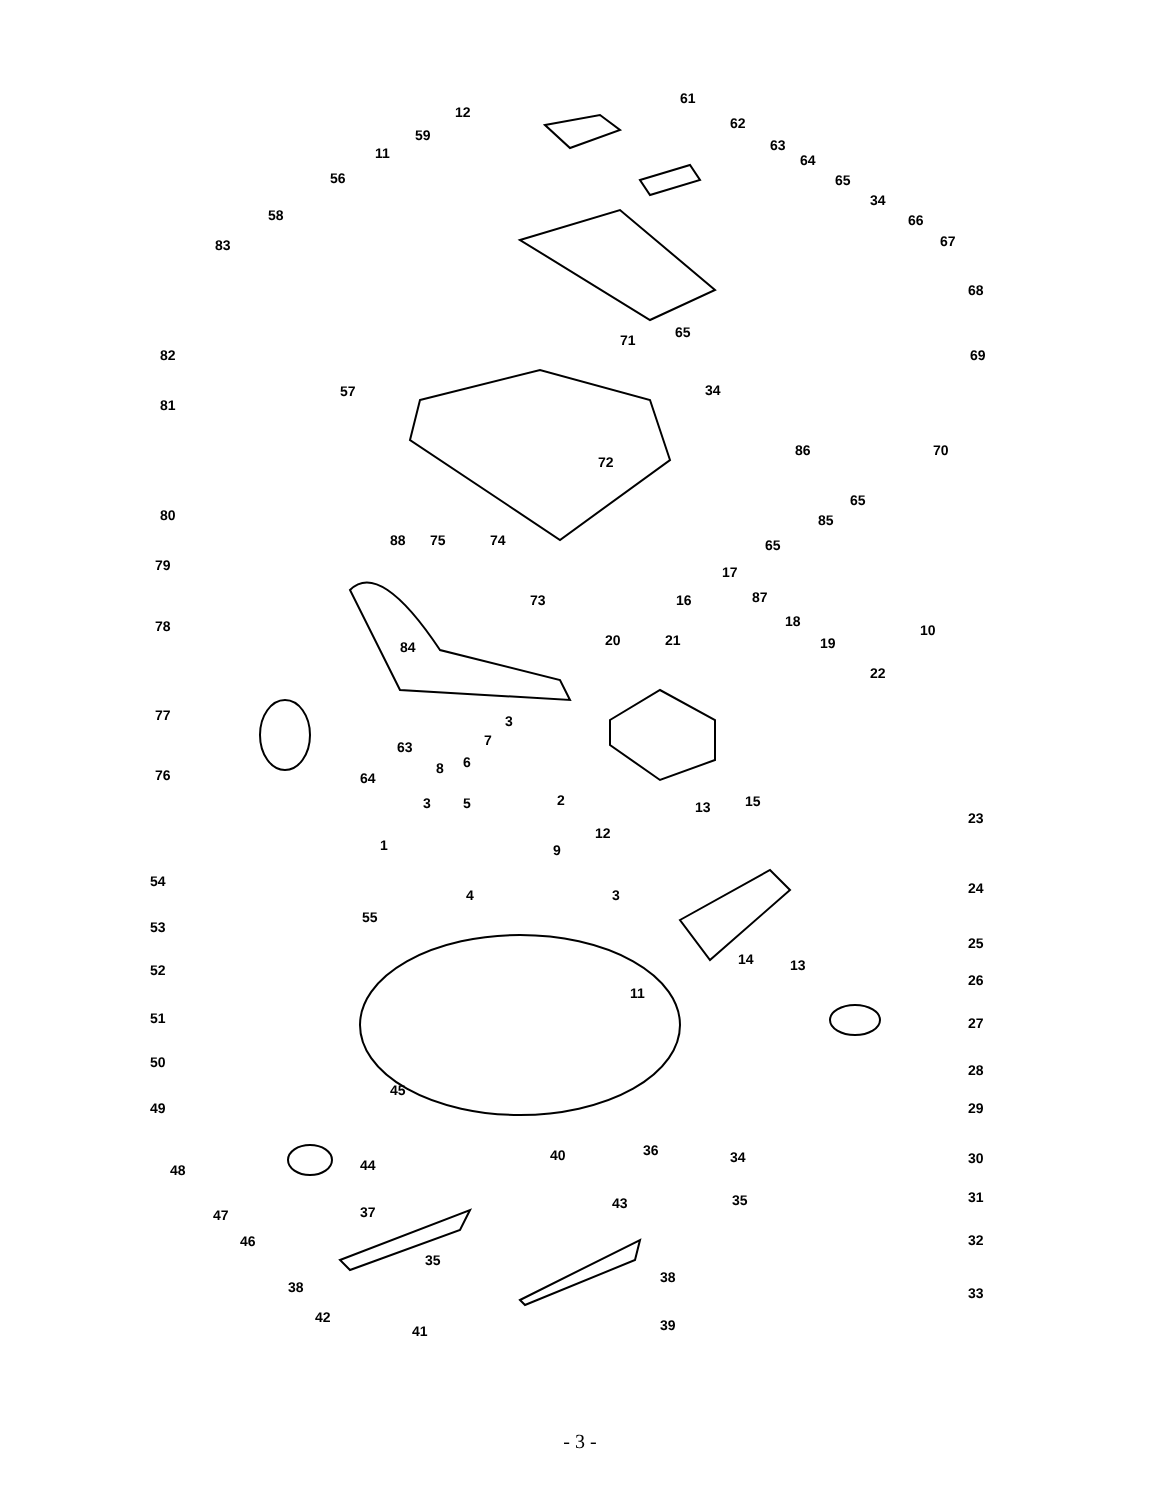61
12
62
59
63
11
64
56
65
34
58
66
67
83
68
71
65
82
69
57
34
81
86
70
72
65
80
85
88
75
74
65
79
17
73
16
87
78
10
18
20
21
19
84
22
77
3
63
7
8
6
76
64
2
5
3
13
15
23
1
12
9
54
4
3
24
55
53
25
14
13
52
26
11
51
27
50
28
45
49
29
36
40
34
30
48
44
31
35
43
47
37
46
32
35
38
38
33
42
39
41
- 3 -